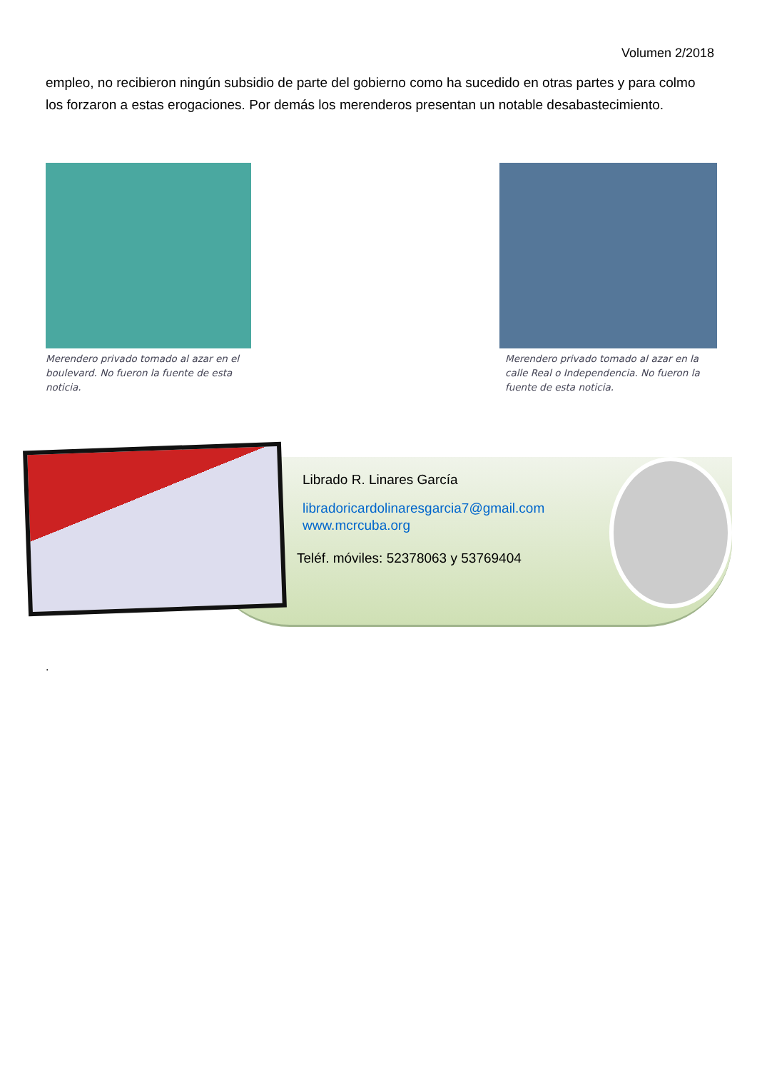Volumen 2/2018
empleo, no recibieron ningún subsidio de parte del gobierno como ha sucedido en otras partes y para colmo los forzaron a estas erogaciones. Por demás los merenderos presentan un notable desabastecimiento.
Merendero privado tomado al azar en el boulevard. No fueron la fuente de esta noticia.
Merendero privado tomado al azar en la calle Real o Independencia. No fueron la fuente de esta noticia.
Librado R. Linares García
libradoricardolinaresgarcia7@gmail.com
www.mcrcuba.org
Teléf. móviles: 52378063 y 53769404
.